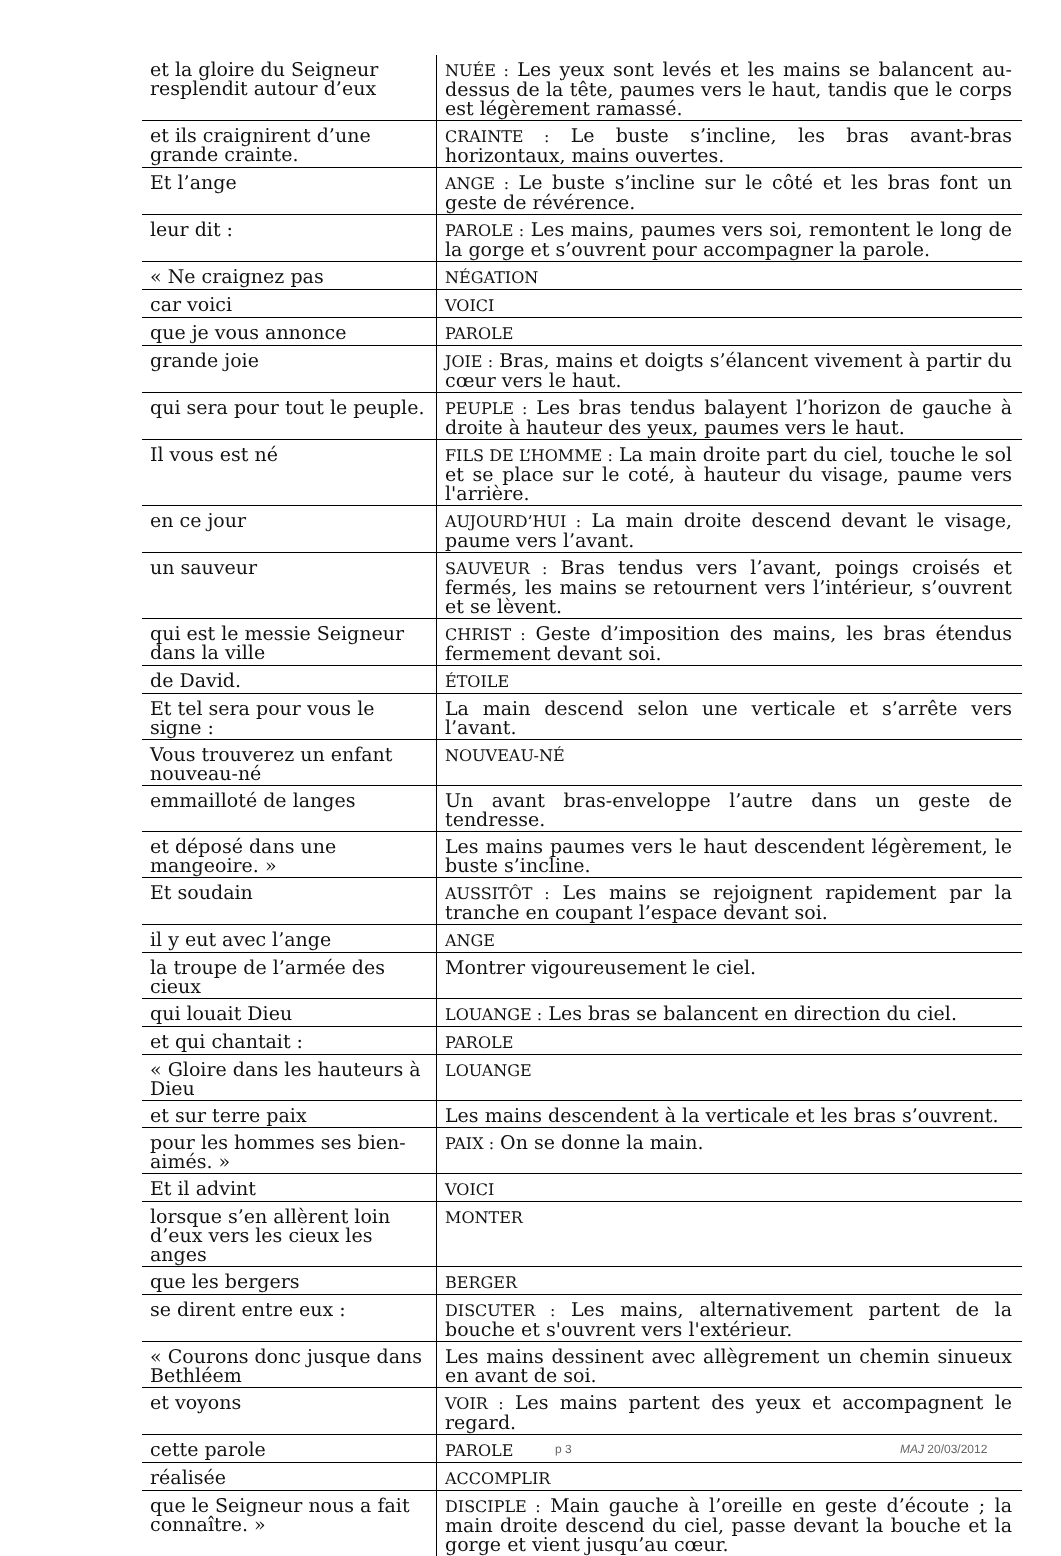| et la gloire du Seigneur resplendit autour d’eux | NUÉE : Les yeux sont levés et les mains se balancent au-dessus de la tête, paumes vers le haut, tandis que le corps est légèrement ramassé. |
| et ils craignirent d’une grande crainte. | CRAINTE : Le buste s’incline, les bras avant-bras horizontaux, mains ouvertes. |
| Et l’ange | ANGE : Le buste s’incline sur le côté et les bras font un geste de révérence. |
| leur dit : | PAROLE : Les mains, paumes vers soi, remontent le long de la gorge et s’ouvrent pour accompagner la parole. |
| « Ne craignez pas | NÉGATION |
| car voici | VOICI |
| que je vous annonce | PAROLE |
| grande joie | JOIE : Bras, mains et doigts s’élancent vivement à partir du cœur vers le haut. |
| qui sera pour tout le peuple. | PEUPLE : Les bras tendus balayent l’horizon de gauche à droite à hauteur des yeux, paumes vers le haut. |
| Il vous est né | FILS DE L’HOMME : La main droite part du ciel, touche le sol et se place sur le coté, à hauteur du visage, paume vers l'arrière. |
| en ce jour | AUJOURD’HUI : La main droite descend devant le visage, paume vers l’avant. |
| un sauveur | SAUVEUR : Bras tendus vers l’avant, poings croisés et fermés, les mains se retournent vers l’intérieur, s’ouvrent et se lèvent. |
| qui est le messie Seigneur dans la ville | CHRIST : Geste d’imposition des mains, les bras étendus fermement devant soi. |
| de David. | ÉTOILE |
| Et tel sera pour vous le signe : | La main descend selon une verticale et s’arrête vers l’avant. |
| Vous trouverez un enfant nouveau-né | NOUVEAU-NÉ |
| emmailloté de langes | Un avant bras-enveloppe l’autre dans un geste de tendresse. |
| et déposé dans une mangeoire. » | Les mains paumes vers le haut descendent légèrement, le buste s’incline. |
| Et soudain | AUSSITÔT : Les mains se rejoignent rapidement par la tranche en coupant l’espace devant soi. |
| il y eut avec l’ange | ANGE |
| la troupe de l’armée des cieux | Montrer vigoureusement le ciel. |
| qui louait Dieu | LOUANGE : Les bras se balancent en direction du ciel. |
| et qui chantait : | PAROLE |
| « Gloire dans les hauteurs à Dieu | LOUANGE |
| et sur terre paix | Les mains descendent à la verticale et les bras s’ouvrent. |
| pour les hommes ses bien-aimés. » | PAIX : On se donne la main. |
| Et il advint | VOICI |
| lorsque s’en allèrent loin d’eux vers les cieux les anges | MONTER |
| que les bergers | BERGER |
| se dirent entre eux : | DISCUTER : Les mains, alternativement partent de la bouche et s'ouvrent vers l'extérieur. |
| « Courons donc jusque dans Bethléem | Les mains dessinent avec allègrement un chemin sinueux en avant de soi. |
| et voyons | VOIR : Les mains partent des yeux et accompagnent le regard. |
| cette parole | PAROLE |
| réalisée | ACCOMPLIR |
| que le Seigneur nous a fait connaître. » | DISCIPLE : Main gauche à l’oreille en geste d’écoute ; la main droite descend du ciel, passe devant la bouche et la gorge et vient jusqu’au cœur. |
p 3 MAJ 20/03/2012